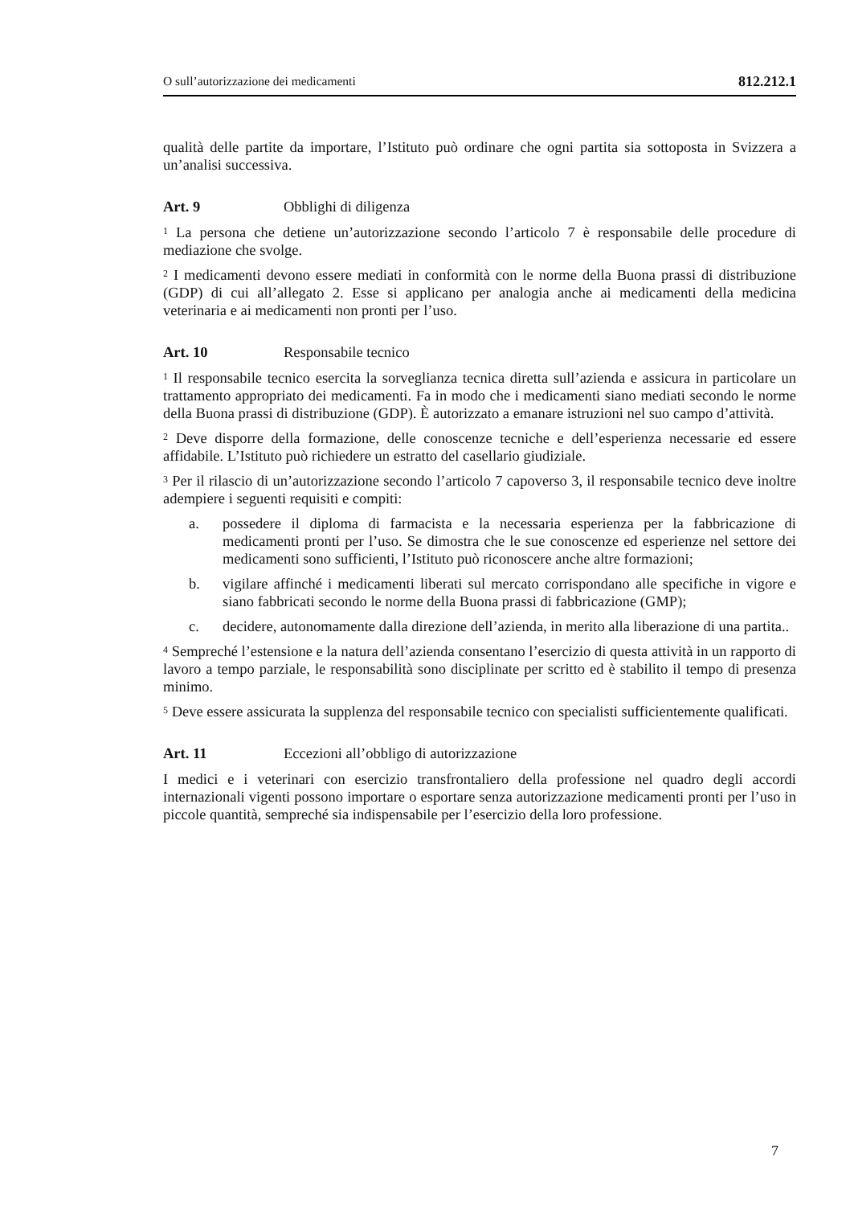O sull’autorizzazione dei medicamenti 812.212.1
qualità delle partite da importare, l’Istituto può ordinare che ogni partita sia sottoposta in Svizzera a un’analisi successiva.
Art. 9 Obblighi di diligenza
<sup>1</sup> La persona che detiene un’autorizzazione secondo l’articolo 7 è responsabile delle procedure di mediazione che svolge.
<sup>2</sup> I medicamenti devono essere mediati in conformità con le norme della Buona prassi di distribuzione (GDP) di cui all’allegato 2. Esse si applicano per analogia anche ai medicamenti della medicina veterinaria e ai medicamenti non pronti per l’uso.
Art. 10 Responsabile tecnico
<sup>1</sup> Il responsabile tecnico esercita la sorveglianza tecnica diretta sull’azienda e assicura in particolare un trattamento appropriato dei medicamenti. Fa in modo che i medicamenti siano mediati secondo le norme della Buona prassi di distribuzione (GDP). È autorizzato a emanare istruzioni nel suo campo d’attività.
<sup>2</sup> Deve disporre della formazione, delle conoscenze tecniche e dell’esperienza necessarie ed essere affidabile. L’Istituto può richiedere un estratto del casellario giudiziale.
<sup>3</sup> Per il rilascio di un’autorizzazione secondo l’articolo 7 capoverso 3, il responsabile tecnico deve inoltre adempiere i seguenti requisiti e compiti:
a. possedere il diploma di farmacista e la necessaria esperienza per la fabbricazione di medicamenti pronti per l’uso. Se dimostra che le sue conoscenze ed esperienze nel settore dei medicamenti sono sufficienti, l’Istituto può riconoscere anche altre formazioni;
b. vigilare affinché i medicamenti liberati sul mercato corrispondano alle specifiche in vigore e siano fabbricati secondo le norme della Buona prassi di fabbricazione (GMP);
c. decidere, autonomamente dalla direzione dell’azienda, in merito alla liberazione di una partita..
<sup>4</sup> Sempreché l’estensione e la natura dell’azienda consentano l’esercizio di questa attività in un rapporto di lavoro a tempo parziale, le responsabilità sono disciplinate per scritto ed è stabilito il tempo di presenza minimo.
<sup>5</sup> Deve essere assicurata la supplenza del responsabile tecnico con specialisti sufficientemente qualificati.
Art. 11 Eccezioni all’obbligo di autorizzazione
I medici e i veterinari con esercizio transfrontaliero della professione nel quadro degli accordi internazionali vigenti possono importare o esportare senza autorizzazione medicamenti pronti per l’uso in piccole quantità, sempreché sia indispensabile per l’esercizio della loro professione.
7